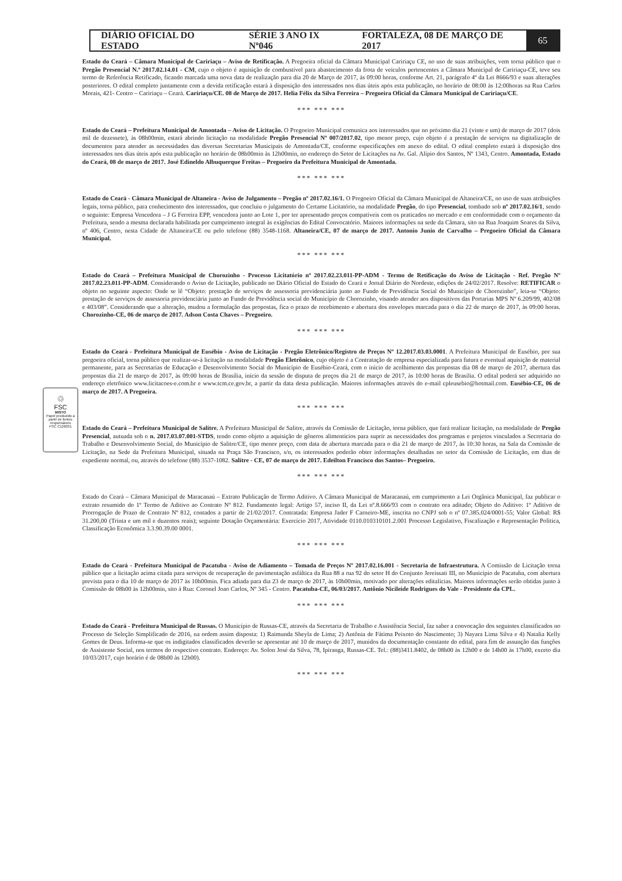DIÁRIO OFICIAL DO ESTADO SÉRIE 3 ANO IX Nº046 FORTALEZA, 08 DE MARÇO DE 2017 65
Estado do Ceará – Câmara Municipal de Caririaçu – Aviso de Retificação. A Pregoeira oficial da Câmara Municipal Caririaçu CE, no uso de suas atribuições, vem torna público que o Pregão Presencial N.º 2017.02.14.01 - CM, cujo o objeto é aquisição de combustível para abastecimento da frota de veículos pertencentes a Câmara Municipal de Caririaçu-CE, teve seu termo de Referência Retificado, ficando marcada uma nova data de realização para dia 20 de Março de 2017, às 09:00 horas, conforme Art. 21, parágrafo 4º da Lei 8666/93 e suas alterações posteriores. O edital completo juntamente com a devida retificação estará à disposição dos interessados nos dias úteis após esta publicação, no horário de 08:00 às 12:00horas na Rua Carlos Morais, 421- Centro – Caririaçu – Ceará. Caririaçu/CE. 08 de Março de 2017. Helia Félix da Silva Ferreira – Pregoeira Oficial da Câmara Municipal de Caririaçu/CE.
*** *** ***
Estado do Ceará – Prefeitura Municipal de Amontada – Aviso de Licitação. O Pregoeiro Municipal comunica aos interessados que no próximo dia 21 (vinte e um) de março de 2017 (dois mil de dezessete), às 08h00min, estará abrindo licitação na modalidade Pregão Presencial Nº 007/2017.02, tipo menor preço, cujo objeto é a prestação de serviços na digitalização de documentos para atender as necessidades das diversas Secretarias Municipais de Amontada/CE, conforme especificações em anexo do edital. O edital completo estará à disposição dos interessados nos dias úteis após esta publicação no horário de 08h00min às 12h00min, no endereço do Setor de Licitações na Av. Gal. Alípio dos Santos, Nº 1343, Centro. Amontada, Estado do Ceará, 08 de março de 2017. José Edineldo Albuquerque Freitas – Pregoeiro da Prefeitura Municipal de Amontada.
*** *** ***
Estado do Ceará - Câmara Municipal de Altaneira - Aviso de Julgamento – Pregão nº 2017.02.16/1. O Pregoeiro Oficial da Câmara Municipal de Altaneira/CE, no uso de suas atribuições legais, torna público, para conhecimento dos interessados, que concluiu o julgamento do Certame Licitatório, na modalidade Pregão, do tipo Presencial, tombado sob nº 2017.02.16/1, sendo o seguinte: Empresa Vencedora – J G Ferreira EPP, vencedora junto ao Lote 1, por ter apresentado preços compatíveis com os praticados no mercado e em conformidade com o orçamento da Prefeitura, sendo a mesma declarada habilitada por cumprimento integral às exigências do Edital Convocatório. Maiores informações na sede da Câmara, sito na Rua Joaquim Soares da Silva, nº 406, Centro, nesta Cidade de Altaneira/CE ou pelo telefone (88) 3548-1168. Altaneira/CE, 07 de março de 2017. Antonio Junio de Carvalho – Pregoeiro Oficial da Câmara Municipal.
*** *** ***
Estado do Ceará – Prefeitura Municipal de Chorozinho - Processo Licitatório nº 2017.02.23.011-PP-ADM - Termo de Retificação do Aviso de Licitação - Ref. Pregão Nº 2017.02.23.011-PP-ADM. Considerando o Aviso de Licitação, publicado no Diário Oficial do Estado do Ceará e Jornal Diário do Nordeste, edições de 24/02/2017. Resolve: RETIFICAR o objeto no seguinte aspecto: Onde se lê “Objeto: prestação de serviços de assessoria previdenciária junto ao Fundo de Previdência Social do Município de Chorozinho”, leia-se “Objeto: prestação de serviços de assessoria previdenciária junto ao Fundo de Previdência social do Município de Chorozinho, visando atender aos dispositivos das Portarias MPS Nº 6.209/99, 402/08 e 403/08”. Considerando que a alteração, mudou a formulação das propostas, fica o prazo de recebimento e abertura dos envelopes marcada para o dia 22 de março de 2017, às 09:00 horas. Chorozinho-CE, 06 de março de 2017. Adson Costa Chaves – Pregoeiro.
*** *** ***
♲
FSC
MISTO
Papel produzido a partir de fontes responsáveis
FSC C126031
Estado do Ceará - Prefeitura Municipal de Eusébio - Aviso de Licitação - Pregão Eletrônico/Registro de Preços Nº 12.2017.03.03.0001. A Prefeitura Municipal de Eusébio, por sua pregoeira oficial, torna público que realizar-se-á licitação na modalidade Pregão Eletrônico, cujo objeto é a Contratação de empresa especializada para futura e eventual aquisição de material permanente, para as Secretarias de Educação e Desenvolvimento Social do Município de Eusébio-Ceará, com o início de acolhimento das propostas dia 08 de março de 2017, abertura das propostas dia 21 de março de 2017, às 09:00 horas de Brasília, início da sessão de disputa de preços dia 21 de março de 2017, às 10:00 horas de Brasília. O edital poderá ser adquirido no endereço eletrônico www.licitacoes-e.com.br e www.tcm.ce.gov.br, a partir da data desta publicação. Maiores informações através do e-mail cpleusebio@hotmail.com. Eusébio-CE, 06 de março de 2017. A Pregoeira.
*** *** ***
Estado do Ceará – Prefeitura Municipal de Salitre. A Prefeitura Municipal de Salitre, através da Comissão de Licitação, torna público, que fará realizar licitação, na modalidade de Pregão Presencial, autuada sob o n. 2017.03.07.001-STDS, tendo como objeto a aquisição de gêneros alimentícios para suprir as necessidades dos programas e projetos vinculados a Secretaria do Trabalho e Desenvolvimento Social, do Município de Salitre/CE, tipo menor preço, com data de abertura marcada para o dia 21 de março de 2017, às 10:30 horas, na Sala da Comissão de Licitação, na Sede da Prefeitura Municipal, situada na Praça São Francisco, s/n, os interessados poderão obter informações detalhadas no setor da Comissão de Licitação, em dias de expediente normal, ou, através do telefone (88) 3537-1082. Salitre - CE, 07 de março de 2017. Edeilton Francisco dos Santos– Pregoeiro.
*** *** ***
Estado do Ceará – Câmara Municipal de Maracanaú – Extrato Publicação de Termo Aditivo. A Câmara Municipal de Maracanaú, em cumprimento a Lei Orgânica Municipal, faz publicar o extrato resumido do 1º Termo de Aditivo ao Contrato Nº 812. Fundamento legal: Artigo 57, inciso II, da Lei nº.8.666/93 com o contrato ora aditado; Objeto do Aditivo: 1º Aditivo de Prorrogação de Prazo de Contrato Nº 812, contados a partir de 21/02/2017. Contratada: Empresa Jader F Carneiro-ME, inscrita no CNPJ sob o nº 07.385.024/0001-55; Valor Global: R$ 31.200,00 (Trinta e um mil e duzentos reais); seguinte Dotação Orçamentária: Exercício 2017, Atividade 0110.010310101.2.001 Processo Legislativo, Fiscalização e Representação Política, Classificação Econômica 3.3.90.39.00 0001.
*** *** ***
Estado do Ceará - Prefeitura Municipal de Pacatuba - Aviso de Adiamento – Tomada de Preços Nº 2017.02.16.001 - Secretaria de Infraestrutura. A Comissão de Licitação torna público que a licitação acima citada para serviços de recuperação de pavimentação asfáltica da Rua 88 a rua 92 do setor H do Conjunto Jereissati III, no Município de Pacatuba, com abertura prevista para o dia 10 de março de 2017 às 10h00min. Fica adiada para dia 23 de março de 2017, às 10h00min, motivado por alterações editalícias. Maiores informações serão obtidas junto à Comissão de 08h00 às 12h00min, sito à Rua: Coronel Joao Carlos, Nº 345 - Centro. Pacatuba-CE, 06/03/2017. Antônio Nicileide Rodrigues do Vale - Presidente da CPL.
*** *** ***
Estado do Ceará - Prefeitura Municipal de Russas. O Município de Russas-CE, através da Secretaria de Trabalho e Assistência Social, faz saber a convocação dos seguintes classificados no Processo de Seleção Simplificado de 2016, na ordem assim disposta: 1) Raimunda Sheyla de Lima; 2) Antônia de Fátima Peixoto do Nascimento; 3) Nayara Lima Silva e 4) Natalia Kelly Gomes de Deus. Informa-se que os indigitados classificados deverão se apresentar até 10 de março de 2017, munidos da documentação constante do edital, para fim de assunção das funções de Assistente Social, nos termos do respectivo contrato. Endereço: Av. Solon José da Silva, 78, Ipiranga, Russas-CE. Tel.: (88)3411.8402, de 08h00 às 12h00 e de 14h00 às 17h00, exceto dia 10/03/2017, cujo horário é de 08h00 às 12h00).
*** *** ***